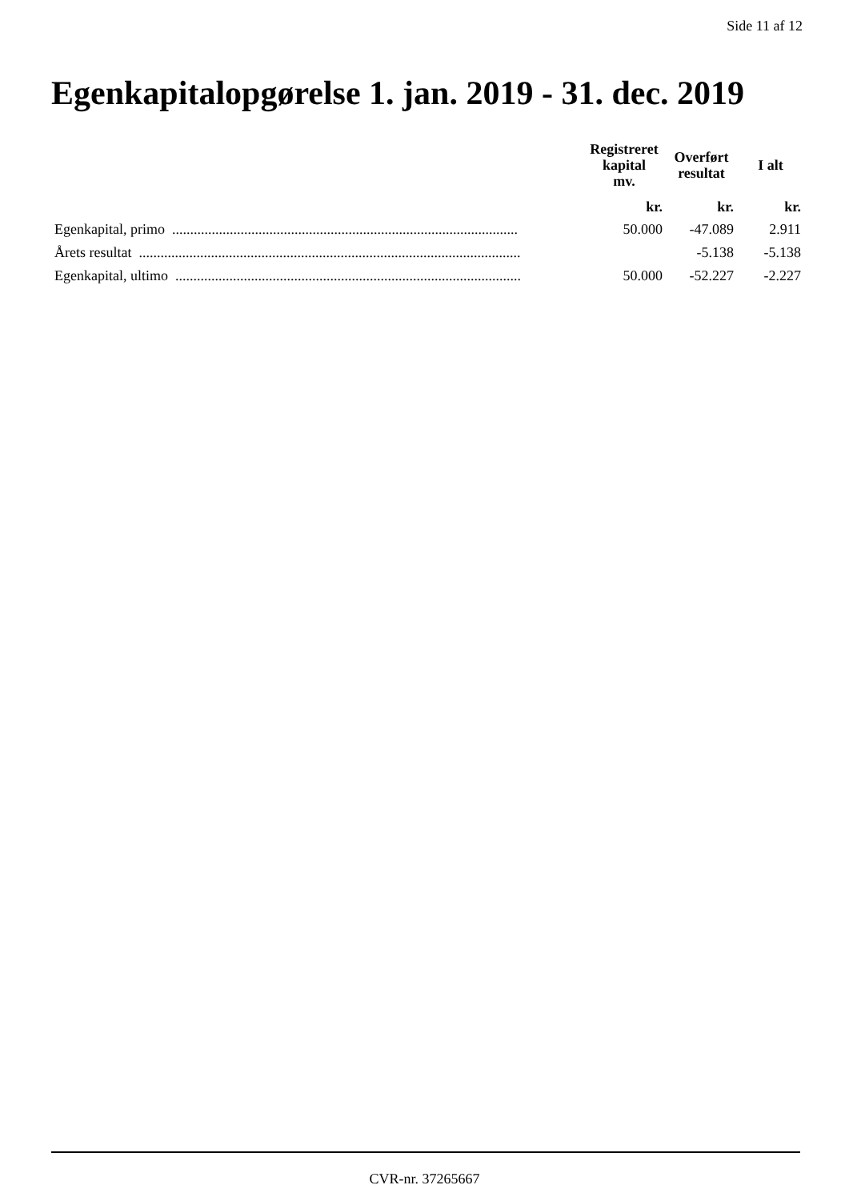Side 11 af 12
Egenkapitalopgørelse 1. jan. 2019 - 31. dec. 2019
| | Registreret kapital mv. | Overført resultat | I alt |
| --- | --- | --- | --- |
| | kr. | kr. | kr. |
| Egenkapital, primo ................................................................................................ | 50.000 | -47.089 | 2.911 |
| Årets resultat .......................................................................................................... | | -5.138 | -5.138 |
| Egenkapital, ultimo ................................................................................................ | 50.000 | -52.227 | -2.227 |
CVR-nr. 37265667